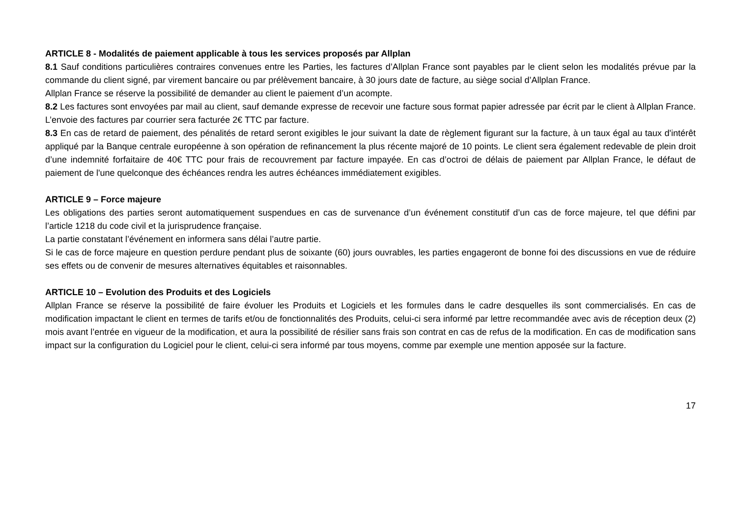ARTICLE 8 - Modalités de paiement applicable à tous les services proposés par Allplan
8.1 Sauf conditions particulières contraires convenues entre les Parties, les factures d’Allplan France sont payables par le client selon les modalités prévue par la commande du client signé, par virement bancaire ou par prélèvement bancaire, à 30 jours date de facture, au siège social d’Allplan France.
Allplan France se réserve la possibilité de demander au client le paiement d’un acompte.
8.2 Les factures sont envoyées par mail au client, sauf demande expresse de recevoir une facture sous format papier adressée par écrit par le client à Allplan France. L’envoie des factures par courrier sera facturée 2€ TTC par facture.
8.3 En cas de retard de paiement, des pénalités de retard seront exigibles le jour suivant la date de règlement figurant sur la facture, à un taux égal au taux d'intérêt appliqué par la Banque centrale européenne à son opération de refinancement la plus récente majoré de 10 points. Le client sera également redevable de plein droit d’une indemnité forfaitaire de 40€ TTC pour frais de recouvrement par facture impayée. En cas d’octroi de délais de paiement par Allplan France, le défaut de paiement de l'une quelconque des échéances rendra les autres échéances immédiatement exigibles.
ARTICLE 9 – Force majeure
Les obligations des parties seront automatiquement suspendues en cas de survenance d’un événement constitutif d’un cas de force majeure, tel que défini par l’article 1218 du code civil et la jurisprudence française.
La partie constatant l’événement en informera sans délai l’autre partie.
Si le cas de force majeure en question perdure pendant plus de soixante (60) jours ouvrables, les parties engageront de bonne foi des discussions en vue de réduire ses effets ou de convenir de mesures alternatives équitables et raisonnables.
ARTICLE 10 – Evolution des Produits et des Logiciels
Allplan France se réserve la possibilité de faire évoluer les Produits et Logiciels et les formules dans le cadre desquelles ils sont commercialisés. En cas de modification impactant le client en termes de tarifs et/ou de fonctionnalités des Produits, celui-ci sera informé par lettre recommandée avec avis de réception deux (2) mois avant l’entrée en vigueur de la modification, et aura la possibilité de résilier sans frais son contrat en cas de refus de la modification. En cas de modification sans impact sur la configuration du Logiciel pour le client, celui-ci sera informé par tous moyens, comme par exemple une mention apposée sur la facture.
17